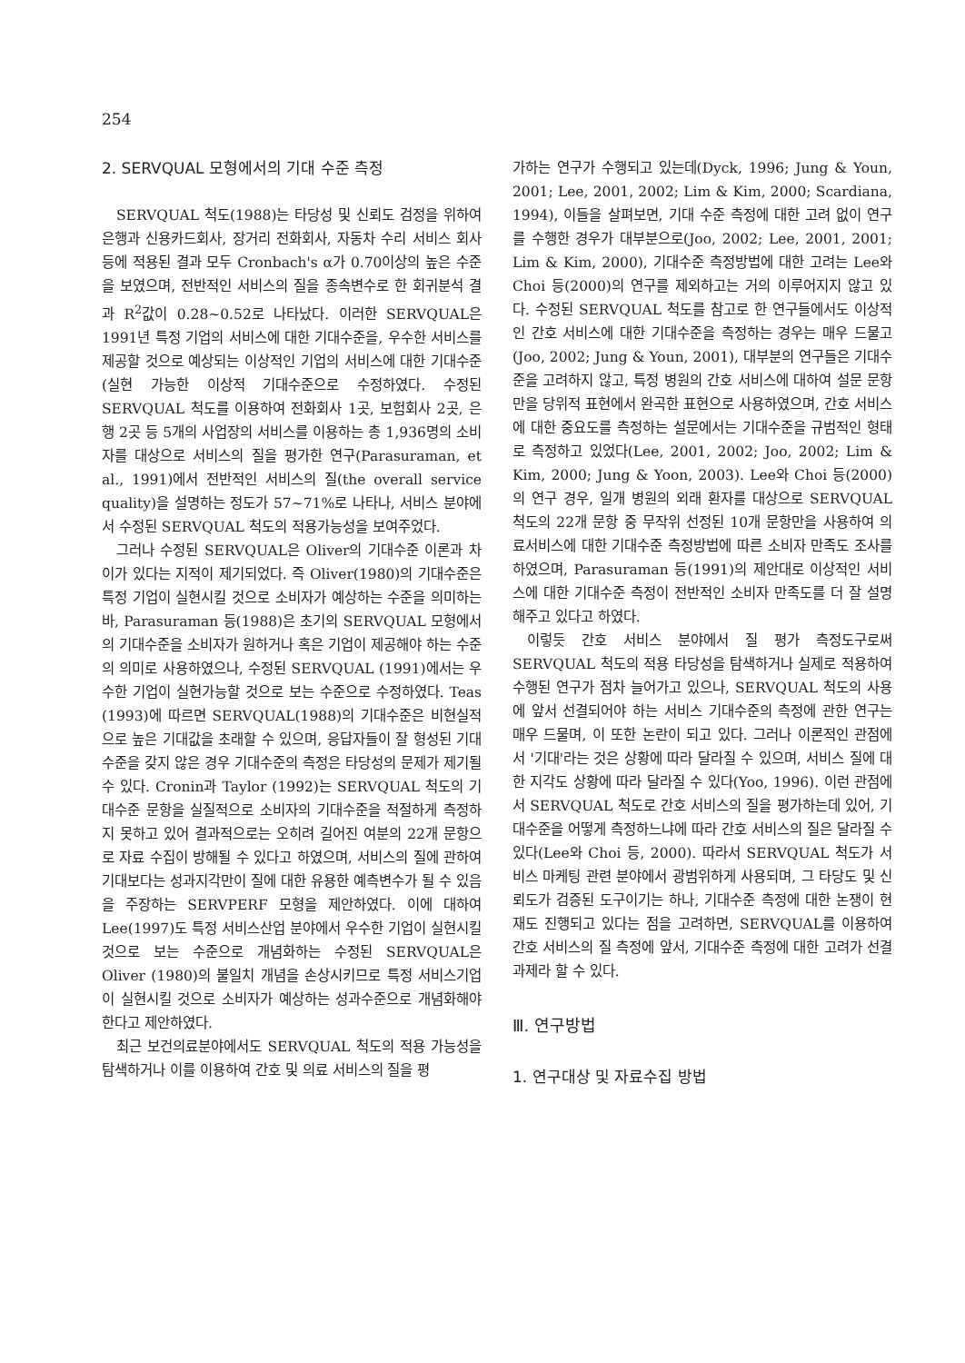254
2. SERVQUAL 모형에서의 기대 수준 측정
SERVQUAL 척도(1988)는 타당성 및 신뢰도 검정을 위하여 은행과 신용카드회사, 장거리 전화회사, 자동차 수리 서비스 회사 등에 적용된 결과 모두 Cronbach's α가 0.70이상의 높은 수준을 보였으며, 전반적인 서비스의 질을 종속변수로 한 회귀분석 결과 R<sup>2</sup>값이 0.28~0.52로 나타났다. 이러한 SERVQUAL은 1991년 특정 기업의 서비스에 대한 기대수준을, 우수한 서비스를 제공할 것으로 예상되는 이상적인 기업의 서비스에 대한 기대수준(실현 가능한 이상적 기대수준으로 수정하였다. 수정된 SERVQUAL 척도를 이용하여 전화회사 1곳, 보험회사 2곳, 은행 2곳 등 5개의 사업장의 서비스를 이용하는 총 1,936명의 소비자를 대상으로 서비스의 질을 평가한 연구(Parasuraman, et al., 1991)에서 전반적인 서비스의 질(the overall service quality)을 설명하는 정도가 57~71%로 나타나, 서비스 분야에서 수정된 SERVQUAL 척도의 적용가능성을 보여주었다.
그러나 수정된 SERVQUAL은 Oliver의 기대수준 이론과 차이가 있다는 지적이 제기되었다. 즉 Oliver(1980)의 기대수준은 특정 기업이 실현시킬 것으로 소비자가 예상하는 수준을 의미하는 바, Parasuraman 등(1988)은 초기의 SERVQUAL 모형에서의 기대수준을 소비자가 원하거나 혹은 기업이 제공해야 하는 수준의 의미로 사용하였으나, 수정된 SERVQUAL (1991)에서는 우수한 기업이 실현가능할 것으로 보는 수준으로 수정하였다. Teas (1993)에 따르면 SERVQUAL(1988)의 기대수준은 비현실적으로 높은 기대값을 초래할 수 있으며, 응답자들이 잘 형성된 기대수준을 갖지 않은 경우 기대수준의 측정은 타당성의 문제가 제기될 수 있다. Cronin과 Taylor (1992)는 SERVQUAL 척도의 기대수준 문항을 실질적으로 소비자의 기대수준을 적절하게 측정하지 못하고 있어 결과적으로는 오히려 길어진 여분의 22개 문항으로 자료 수집이 방해될 수 있다고 하였으며, 서비스의 질에 관하여 기대보다는 성과지각만이 질에 대한 유용한 예측변수가 될 수 있음을 주장하는 SERVPERF 모형을 제안하였다. 이에 대하여 Lee(1997)도 특정 서비스산업 분야에서 우수한 기업이 실현시킬 것으로 보는 수준으로 개념화하는 수정된 SERVQUAL은 Oliver (1980)의 불일치 개념을 손상시키므로 특정 서비스기업이 실현시킬 것으로 소비자가 예상하는 성과수준으로 개념화해야 한다고 제안하였다.
최근 보건의료분야에서도 SERVQUAL 척도의 적용 가능성을 탐색하거나 이를 이용하여 간호 및 의료 서비스의 질을 평
가하는 연구가 수행되고 있는데(Dyck, 1996; Jung & Youn, 2001; Lee, 2001, 2002; Lim & Kim, 2000; Scardiana, 1994), 이들을 살펴보면, 기대 수준 측정에 대한 고려 없이 연구를 수행한 경우가 대부분으로(Joo, 2002; Lee, 2001, 2001; Lim & Kim, 2000), 기대수준 측정방법에 대한 고려는 Lee와 Choi 등(2000)의 연구를 제외하고는 거의 이루어지지 않고 있다. 수정된 SERVQUAL 척도를 참고로 한 연구들에서도 이상적인 간호 서비스에 대한 기대수준을 측정하는 경우는 매우 드물고(Joo, 2002; Jung & Youn, 2001), 대부분의 연구들은 기대수준을 고려하지 않고, 특정 병원의 간호 서비스에 대하여 설문 문항만을 당위적 표현에서 완곡한 표현으로 사용하였으며, 간호 서비스에 대한 중요도를 측정하는 설문에서는 기대수준을 규범적인 형태로 측정하고 있었다(Lee, 2001, 2002; Joo, 2002; Lim & Kim, 2000; Jung & Yoon, 2003). Lee와 Choi 등(2000)의 연구 경우, 일개 병원의 외래 환자를 대상으로 SERVQUAL 척도의 22개 문항 중 무작위 선정된 10개 문항만을 사용하여 의료서비스에 대한 기대수준 측정방법에 따른 소비자 만족도 조사를 하였으며, Parasuraman 등(1991)의 제안대로 이상적인 서비스에 대한 기대수준 측정이 전반적인 소비자 만족도를 더 잘 설명해주고 있다고 하였다.
이렇듯 간호 서비스 분야에서 질 평가 측정도구로써 SERVQUAL 척도의 적용 타당성을 탐색하거나 실제로 적용하여 수행된 연구가 점차 늘어가고 있으나, SERVQUAL 척도의 사용에 앞서 선결되어야 하는 서비스 기대수준의 측정에 관한 연구는 매우 드물며, 이 또한 논란이 되고 있다. 그러나 이론적인 관점에서 '기대'라는 것은 상황에 따라 달라질 수 있으며, 서비스 질에 대한 지각도 상황에 따라 달라질 수 있다(Yoo, 1996). 이런 관점에서 SERVQUAL 척도로 간호 서비스의 질을 평가하는데 있어, 기대수준을 어떻게 측정하느냐에 따라 간호 서비스의 질은 달라질 수 있다(Lee와 Choi 등, 2000). 따라서 SERVQUAL 척도가 서비스 마케팅 관련 분야에서 광범위하게 사용되며, 그 타당도 및 신뢰도가 검증된 도구이기는 하나, 기대수준 측정에 대한 논쟁이 현재도 진행되고 있다는 점을 고려하면, SERVQUAL를 이용하여 간호 서비스의 질 측정에 앞서, 기대수준 측정에 대한 고려가 선결 과제라 할 수 있다.
Ⅲ. 연구방법
1. 연구대상 및 자료수집 방법